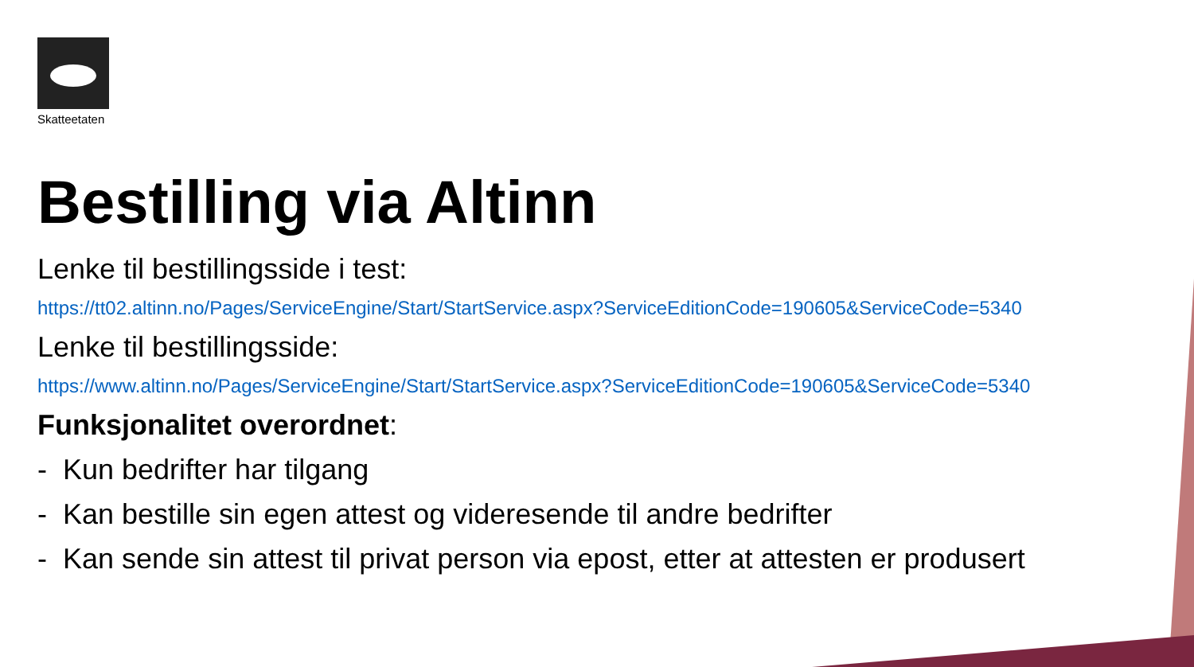Skatteetaten
Bestilling via Altinn
Lenke til bestillingsside i test:
https://tt02.altinn.no/Pages/ServiceEngine/Start/StartService.aspx?ServiceEditionCode=190605&ServiceCode=5340
Lenke til bestillingsside:
https://www.altinn.no/Pages/ServiceEngine/Start/StartService.aspx?ServiceEditionCode=190605&ServiceCode=5340
Funksjonalitet overordnet:
- Kun bedrifter har tilgang
- Kan bestille sin egen attest og videresende til andre bedrifter
- Kan sende sin attest til privat person via epost, etter at attesten er produsert